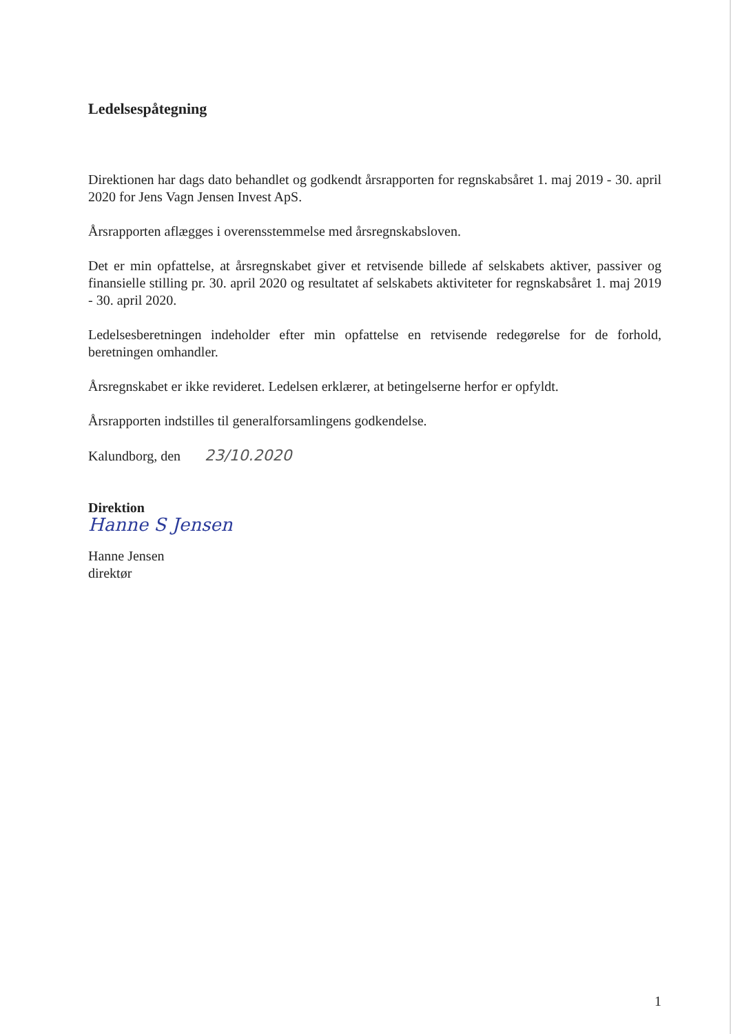Ledelsespåtegning
Direktionen har dags dato behandlet og godkendt årsrapporten for regnskabsåret 1. maj 2019 - 30. april 2020 for Jens Vagn Jensen Invest ApS.
Årsrapporten aflægges i overensstemmelse med årsregnskabsloven.
Det er min opfattelse, at årsregnskabet giver et retvisende billede af selskabets aktiver, passiver og finansielle stilling pr. 30. april 2020 og resultatet af selskabets aktiviteter for regnskabsåret 1. maj 2019 - 30. april 2020.
Ledelsesberetningen indeholder efter min opfattelse en retvisende redegørelse for de forhold, beretningen omhandler.
Årsregnskabet er ikke revideret. Ledelsen erklærer, at betingelserne herfor er opfyldt.
Årsrapporten indstilles til generalforsamlingens godkendelse.
Kalundborg, den 23/10.2020
Direktion
Hanne S Jensen
Hanne Jensen
direktør
1